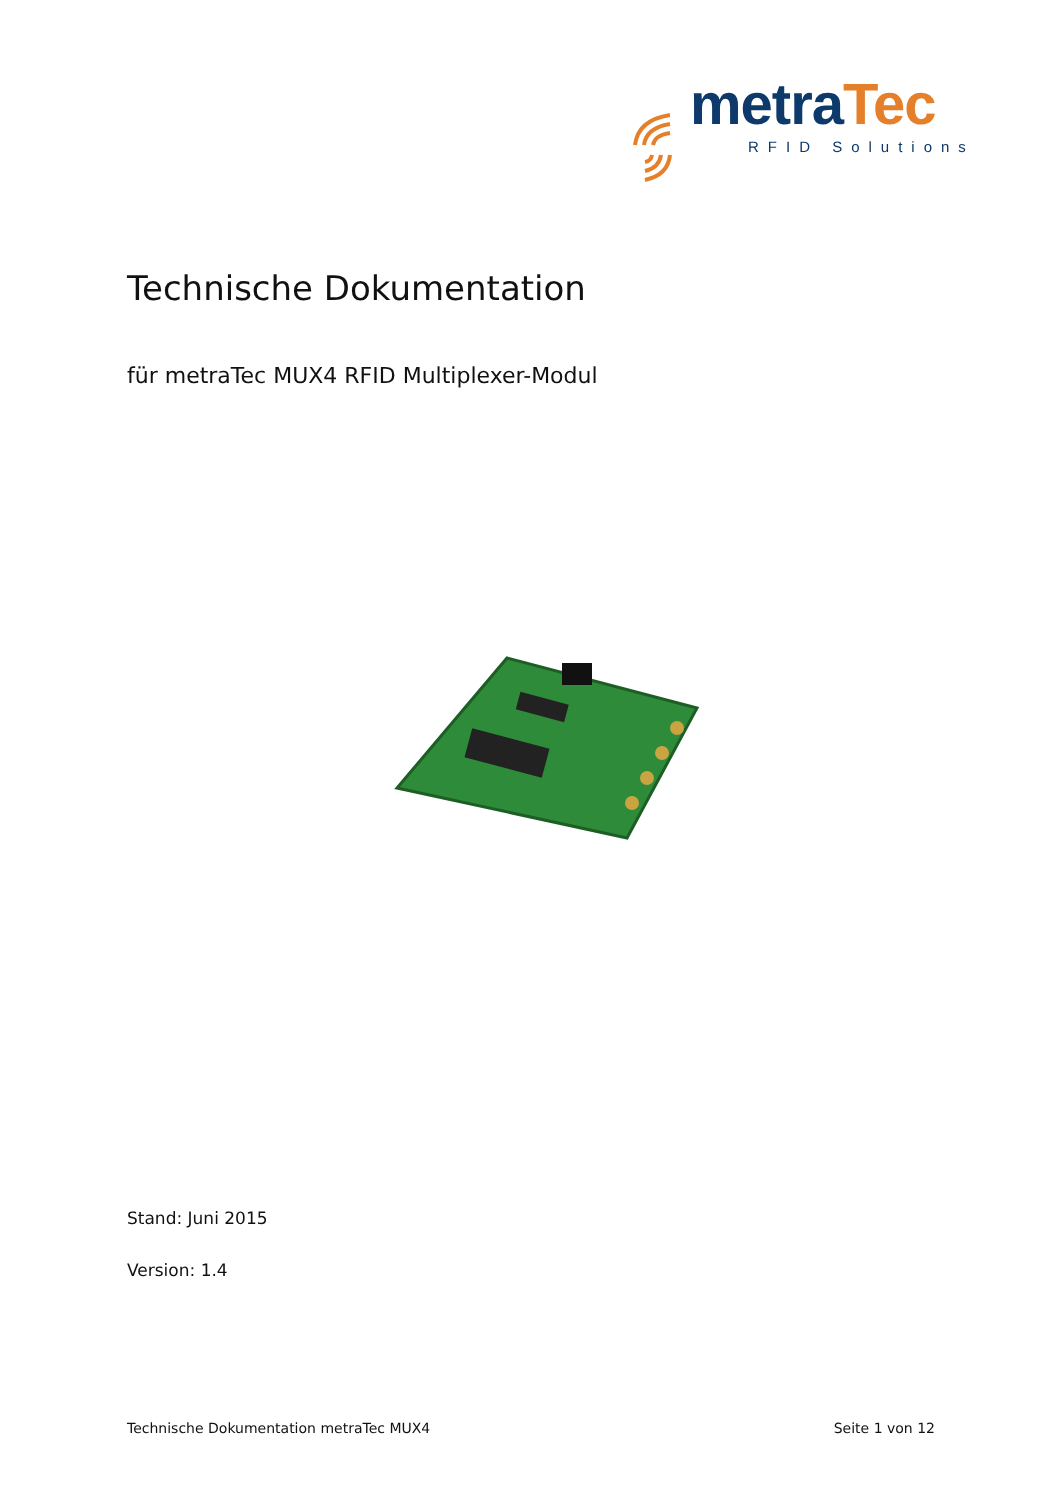metraTec
RFID Solutions
Technische Dokumentation
für metraTec MUX4 RFID Multiplexer-Modul
Stand: Juni 2015
Version: 1.4
Technische Dokumentation metraTec MUX4 Seite 1 von 12